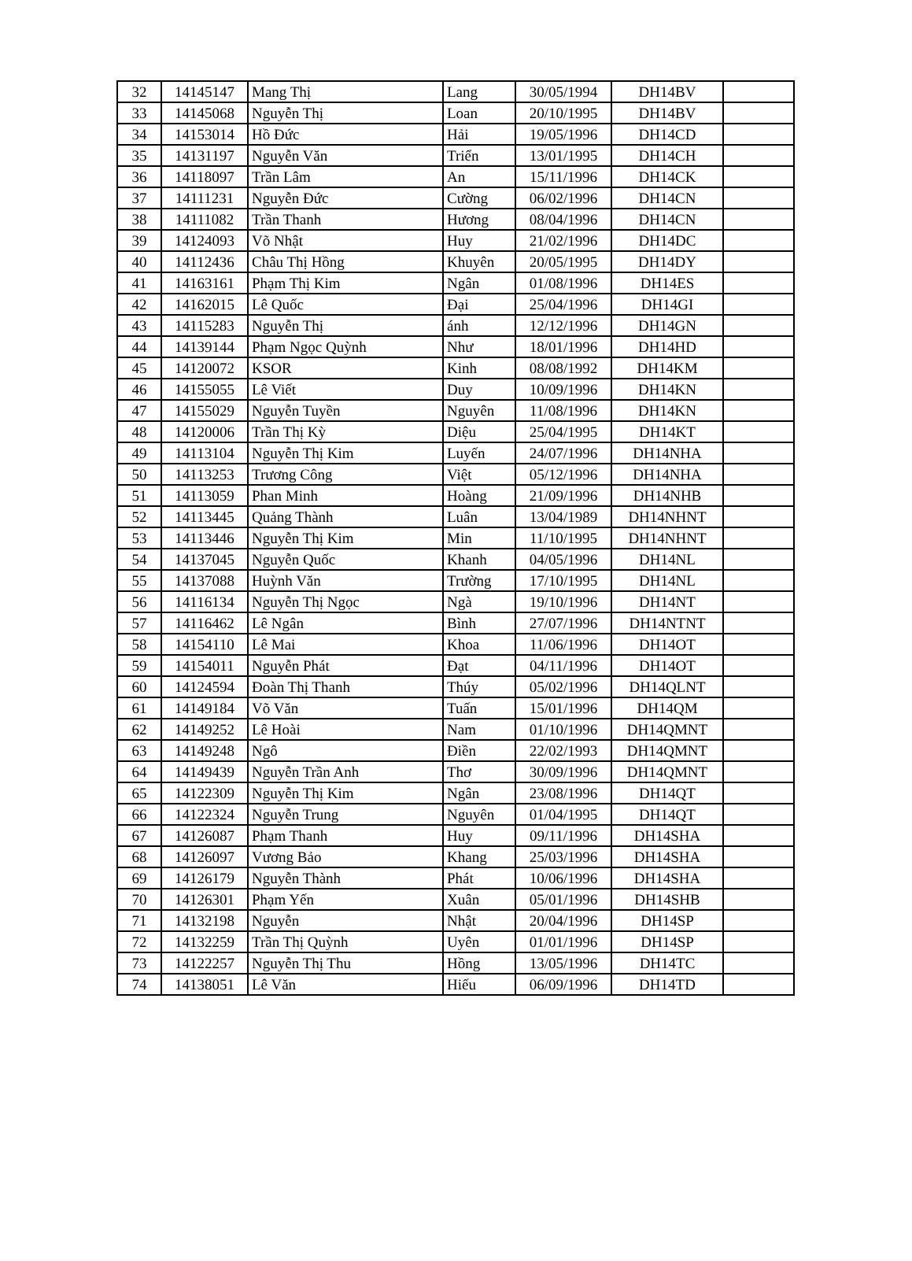| 32 | 14145147 | Mang Thị | Lang | 30/05/1994 | DH14BV | |
| 33 | 14145068 | Nguyễn Thị | Loan | 20/10/1995 | DH14BV | |
| 34 | 14153014 | Hồ Đức | Hải | 19/05/1996 | DH14CD | |
| 35 | 14131197 | Nguyễn Văn | Triển | 13/01/1995 | DH14CH | |
| 36 | 14118097 | Trần Lâm | An | 15/11/1996 | DH14CK | |
| 37 | 14111231 | Nguyễn Đức | Cường | 06/02/1996 | DH14CN | |
| 38 | 14111082 | Trần Thanh | Hương | 08/04/1996 | DH14CN | |
| 39 | 14124093 | Võ Nhật | Huy | 21/02/1996 | DH14DC | |
| 40 | 14112436 | Châu Thị Hồng | Khuyên | 20/05/1995 | DH14DY | |
| 41 | 14163161 | Phạm Thị Kim | Ngân | 01/08/1996 | DH14ES | |
| 42 | 14162015 | Lê Quốc | Đại | 25/04/1996 | DH14GI | |
| 43 | 14115283 | Nguyễn Thị | ánh | 12/12/1996 | DH14GN | |
| 44 | 14139144 | Phạm Ngọc Quỳnh | Như | 18/01/1996 | DH14HD | |
| 45 | 14120072 | KSOR | Kinh | 08/08/1992 | DH14KM | |
| 46 | 14155055 | Lê Viết | Duy | 10/09/1996 | DH14KN | |
| 47 | 14155029 | Nguyễn Tuyền | Nguyên | 11/08/1996 | DH14KN | |
| 48 | 14120006 | Trần Thị Kỳ | Diệu | 25/04/1995 | DH14KT | |
| 49 | 14113104 | Nguyễn Thị Kim | Luyến | 24/07/1996 | DH14NHA | |
| 50 | 14113253 | Trương Công | Việt | 05/12/1996 | DH14NHA | |
| 51 | 14113059 | Phan Minh | Hoàng | 21/09/1996 | DH14NHB | |
| 52 | 14113445 | Quảng Thành | Luân | 13/04/1989 | DH14NHNT | |
| 53 | 14113446 | Nguyễn Thị Kim | Min | 11/10/1995 | DH14NHNT | |
| 54 | 14137045 | Nguyễn Quốc | Khanh | 04/05/1996 | DH14NL | |
| 55 | 14137088 | Huỳnh Văn | Trường | 17/10/1995 | DH14NL | |
| 56 | 14116134 | Nguyễn Thị Ngọc | Ngà | 19/10/1996 | DH14NT | |
| 57 | 14116462 | Lê Ngân | Bình | 27/07/1996 | DH14NTNT | |
| 58 | 14154110 | Lê Mai | Khoa | 11/06/1996 | DH14OT | |
| 59 | 14154011 | Nguyễn Phát | Đạt | 04/11/1996 | DH14OT | |
| 60 | 14124594 | Đoàn Thị Thanh | Thúy | 05/02/1996 | DH14QLNT | |
| 61 | 14149184 | Võ Văn | Tuấn | 15/01/1996 | DH14QM | |
| 62 | 14149252 | Lê Hoài | Nam | 01/10/1996 | DH14QMNT | |
| 63 | 14149248 | Ngô | Điền | 22/02/1993 | DH14QMNT | |
| 64 | 14149439 | Nguyễn Trần Anh | Thơ | 30/09/1996 | DH14QMNT | |
| 65 | 14122309 | Nguyễn Thị Kim | Ngân | 23/08/1996 | DH14QT | |
| 66 | 14122324 | Nguyễn Trung | Nguyên | 01/04/1995 | DH14QT | |
| 67 | 14126087 | Phạm Thanh | Huy | 09/11/1996 | DH14SHA | |
| 68 | 14126097 | Vương Bảo | Khang | 25/03/1996 | DH14SHA | |
| 69 | 14126179 | Nguyễn Thành | Phát | 10/06/1996 | DH14SHA | |
| 70 | 14126301 | Phạm Yến | Xuân | 05/01/1996 | DH14SHB | |
| 71 | 14132198 | Nguyễn | Nhật | 20/04/1996 | DH14SP | |
| 72 | 14132259 | Trần Thị Quỳnh | Uyên | 01/01/1996 | DH14SP | |
| 73 | 14122257 | Nguyễn Thị Thu | Hồng | 13/05/1996 | DH14TC | |
| 74 | 14138051 | Lê Văn | Hiếu | 06/09/1996 | DH14TD | |